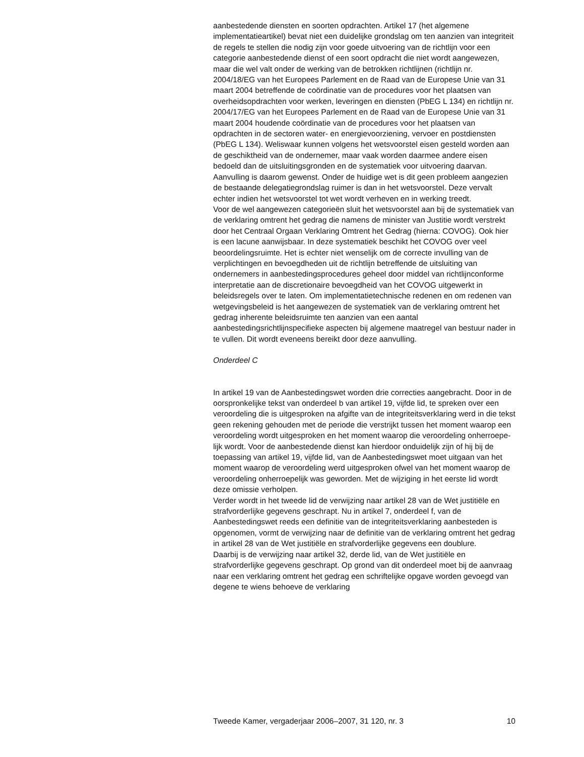aanbestedende diensten en soorten opdrachten. Artikel 17 (het algemene implementatieartikel) bevat niet een duidelijke grondslag om ten aanzien van integriteit de regels te stellen die nodig zijn voor goede uitvoering van de richtlijn voor een categorie aanbestedende dienst of een soort opdracht die niet wordt aangewezen, maar die wel valt onder de werking van de betrokken richtlijnen (richtlijn nr. 2004/18/EG van het Europees Parlement en de Raad van de Europese Unie van 31 maart 2004 betref­fende de coördinatie van de procedures voor het plaatsen van overheids­opdrachten voor werken, leveringen en diensten (PbEG L 134) en richtlijn nr. 2004/17/EG van het Europees Parlement en de Raad van de Europese Unie van 31 maart 2004 houdende coördinatie van de procedures voor het plaatsen van opdrachten in de sectoren water- en energievoorziening, vervoer en postdiensten (PbEG L 134). Weliswaar kunnen volgens het wetsvoorstel eisen gesteld worden aan de geschiktheid van de onder­nemer, maar vaak worden daarmee andere eisen bedoeld dan de uitslui­tingsgronden en de systematiek voor uitvoering daarvan. Aanvulling is daarom gewenst. Onder de huidige wet is dit geen probleem aangezien de bestaande delegatiegrondslag ruimer is dan in het wetsvoorstel. Deze vervalt echter indien het wetsvoorstel tot wet wordt verheven en in werking treedt.
Voor de wel aangewezen categorieën sluit het wetsvoorstel aan bij de systematiek van de verklaring omtrent het gedrag die namens de minister van Justitie wordt verstrekt door het Centraal Orgaan Verklaring Omtrent het Gedrag (hierna: COVOG). Ook hier is een lacune aanwijsbaar. In deze systematiek beschikt het COVOG over veel beoordelingsruimte. Het is echter niet wenselijk om de correcte invulling van de verplichtingen en bevoegdheden uit de richtlijn betreffende de uitsluiting van ondernemers in aanbestedingsprocedures geheel door middel van richtlijnconforme interpretatie aan de discretionaire bevoegdheid van het COVOG uitge­werkt in beleidsregels over te laten. Om implementatietechnische redenen en om redenen van wetgevingsbeleid is het aangewezen de systematiek van de verklaring omtrent het gedrag inherente beleidsruimte ten aanzien van een aantal aanbestedingsrichtlijnspecifieke aspecten bij algemene maatregel van bestuur nader in te vullen. Dit wordt eveneens bereikt door deze aanvulling.
Onderdeel C
In artikel 19 van de Aanbestedingswet worden drie correcties aange­bracht. Door in de oorspronkelijke tekst van onderdeel b van artikel 19, vijfde lid, te spreken over een veroordeling die is uitgesproken na afgifte van de integriteitsverklaring werd in die tekst geen rekening gehouden met de periode die verstrijkt tussen het moment waarop een veroordeling wordt uitgesproken en het moment waarop die veroordeling onherroepe­lijk wordt. Voor de aanbestedende dienst kan hierdoor onduidelijk zijn of hij bij de toepassing van artikel 19, vijfde lid, van de Aanbestedingswet moet uitgaan van het moment waarop de veroordeling werd uitgesproken ofwel van het moment waarop de veroordeling onherroepelijk was geworden. Met de wijziging in het eerste lid wordt deze omissie verhol­pen.
Verder wordt in het tweede lid de verwijzing naar artikel 28 van de Wet justitiële en strafvorderlijke gegevens geschrapt. Nu in artikel 7, onderdeel f, van de Aanbestedingswet reeds een definitie van de integriteitsverkla­ring aanbesteden is opgenomen, vormt de verwijzing naar de definitie van de verklaring omtrent het gedrag in artikel 28 van de Wet justitiële en strafvorderlijke gegevens een doublure.
Daarbij is de verwijzing naar artikel 32, derde lid, van de Wet justitiële en strafvorderlijke gegevens geschrapt. Op grond van dit onderdeel moet bij de aanvraag naar een verklaring omtrent het gedrag een schriftelijke opgave worden gevoegd van degene te wiens behoeve de verklaring
Tweede Kamer, vergaderjaar 2006–2007, 31 120, nr. 3 10